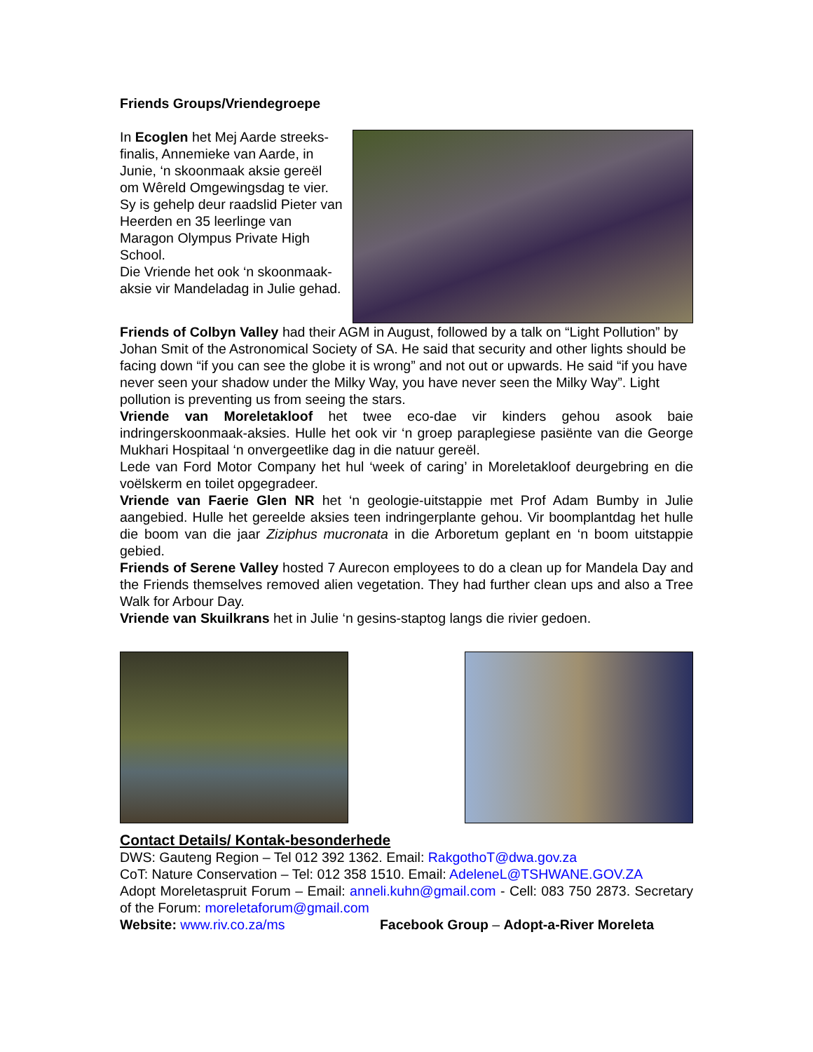Friends Groups/Vriendegroepe
In Ecoglen het Mej Aarde streeks-finalis, Annemieke van Aarde, in Junie, ‘n skoonmaak aksie gereël om Wêreld Omgewingsdag te vier. Sy is gehelp deur raadslid Pieter van Heerden en 35 leerlinge van Maragon Olympus Private High School.
Die Vriende het ook ‘n skoonmaak-aksie vir Mandeladag in Julie gehad.
Friends of Colbyn Valley had their AGM in August, followed by a talk on “Light Pollution” by Johan Smit of the Astronomical Society of SA. He said that security and other lights should be facing down “if you can see the globe it is wrong” and not out or upwards. He said “if you have never seen your shadow under the Milky Way, you have never seen the Milky Way”. Light pollution is preventing us from seeing the stars.
Vriende van Moreletakloof het twee eco-dae vir kinders gehou asook baie indringerskoonmaak-aksies. Hulle het ook vir ‘n groep paraplegiese pasiënte van die George Mukhari Hospitaal ‘n onvergeetlike dag in die natuur gereël.
Lede van Ford Motor Company het hul ‘week of caring’ in Moreletakloof deurgebring en die voëlskerm en toilet opgegradeer.
Vriende van Faerie Glen NR het ‘n geologie-uitstappie met Prof Adam Bumby in Julie aangebied. Hulle het gereelde aksies teen indringerplante gehou. Vir boomplantdag het hulle die boom van die jaar Ziziphus mucronata in die Arboretum geplant en ‘n boom uitstappie gebied.
Friends of Serene Valley hosted 7 Aurecon employees to do a clean up for Mandela Day and the Friends themselves removed alien vegetation. They had further clean ups and also a Tree Walk for Arbour Day.
Vriende van Skuilkrans het in Julie ‘n gesins-staptog langs die rivier gedoen.
Contact Details/ Kontak-besonderhede
DWS: Gauteng Region – Tel 012 392 1362. Email: RakgothoT@dwa.gov.za
CoT: Nature Conservation – Tel: 012 358 1510. Email: AdeleneL@TSHWANE.GOV.ZA
Adopt Moreletaspruit Forum – Email: anneli.kuhn@gmail.com - Cell: 083 750 2873. Secretary of the Forum: moreletaforum@gmail.com
Website: www.riv.co.za/ms Facebook Group – Adopt-a-River Moreleta